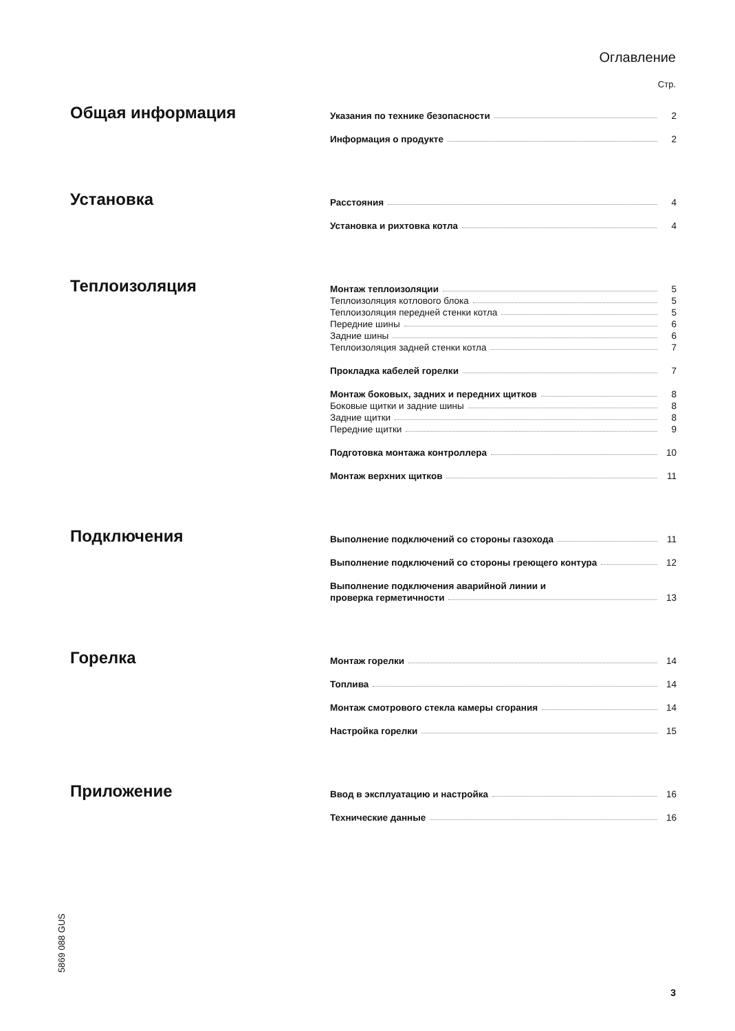Оглавление
Стр.
Общая информация
Указания по технике безопасности 2
Информация о продукте 2
Установка
Расстояния 4
Установка и рихтовка котла 4
Теплоизоляция
Монтаж теплоизоляции 5
Теплоизоляция котлового блока 5
Теплоизоляция передней стенки котла 5
Передние шины 6
Задние шины 6
Теплоизоляция задней стенки котла 7
Прокладка кабелей горелки 7
Монтаж боковых, задних и передних щитков 8
Боковые щитки и задние шины 8
Задние щитки 8
Передние щитки 9
Подготовка монтажа контроллера 10
Монтаж верхних щитков 11
Подключения
Выполнение подключений со стороны газохода 11
Выполнение подключений со стороны греющего контура 12
Выполнение подключения аварийной линии и
проверка герметичности 13
Горелка
Монтаж горелки 14
Топлива 14
Монтаж смотрового стекла камеры сгорания 14
Настройка горелки 15
Приложение
Ввод в эксплуатацию и настройка 16
Технические данные 16
5869 088 GUS
3